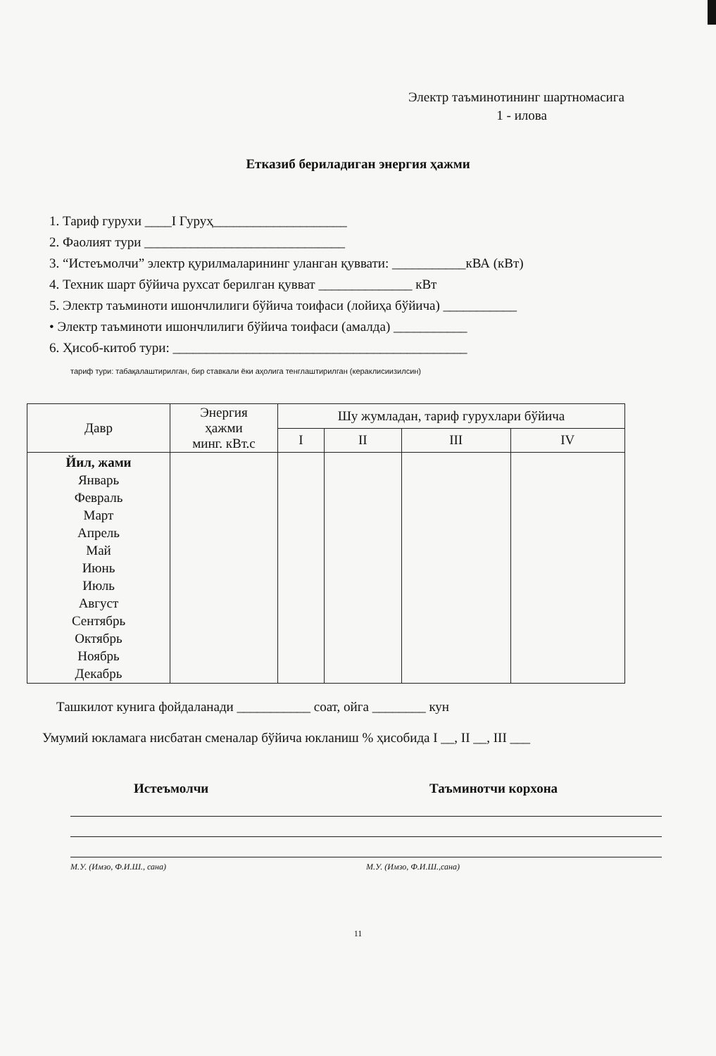Электр таъминотининг шартномасига
1 - илова
Етказиб бериладиган энергия ҳажми
1. Тариф гурухи ____I Гуруҳ____________________
2. Фаолият тури ______________________________
3. “Истеъмолчи” электр қурилмаларининг уланган қуввати: ___________кВА (кВт)
4. Техник шарт бўйича рухсат берилган қувват ______________ кВт
5. Электр таъминоти ишончлилиги бўйича тоифаси (лойиҳа бўйича) ___________
• Электр таъминоти ишончлилиги бўйича тоифаси (амалда) ___________
6. Ҳисоб-китоб тури: ____________________________________________
тариф тури: табақалаштирилган, бир ставкали ёки аҳолига тенглаштирилган (кераклисиизилсин)
| Давр | Энергия ҳажми минг. кВт.с | Шу жумладан, тариф гурухлари бўйича | | | |
| --- | --- | --- | --- | --- | --- |
| | | I | II | III | IV |
| Йил, жами Январь Февраль Март Апрель Май Июнь Июль Август Сентябрь Октябрь Ноябрь Декабрь | | | | | |
Ташкилот кунига фойдаланади ___________ соат, ойга ________ кун
Умумий юкламага нисбатан сменалар бўйича юкланиш % ҳисобида I __, II __, III ___
Истеъмолчи
М.У. (Имзо, Ф.И.Ш., сана)
Таъминотчи корхона
М.У. (Имзо, Ф.И.Ш.,сана)
11